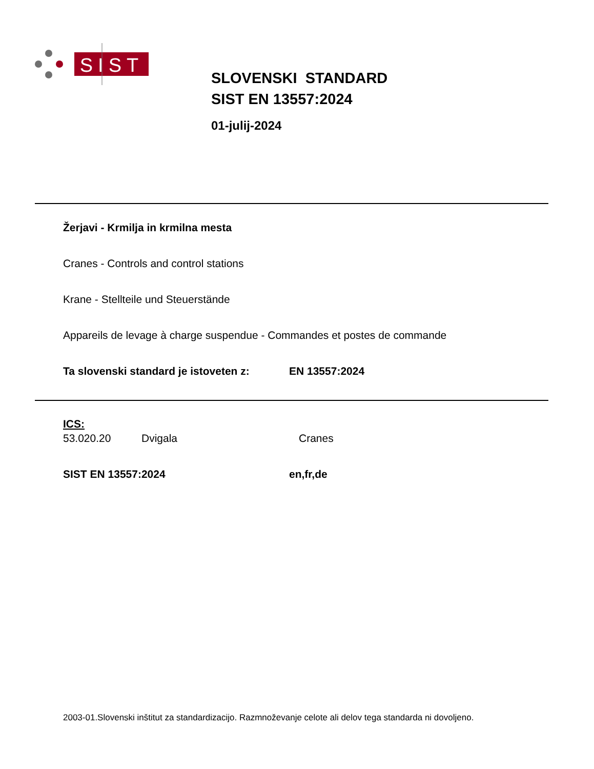SIST
SLOVENSKI STANDARD
SIST EN 13557:2024
01-julij-2024
Žerjavi - Krmilja in krmilna mesta
Cranes - Controls and control stations
Krane - Stellteile und Steuerstände
Appareils de levage à charge suspendue - Commandes et postes de commande
Ta slovenski standard je istoveten z: EN 13557:2024
ICS:
53.020.20 Dvigala Cranes
SIST EN 13557:2024 en,fr,de
2003-01.Slovenski inštitut za standardizacijo. Razmnoževanje celote ali delov tega standarda ni dovoljeno.